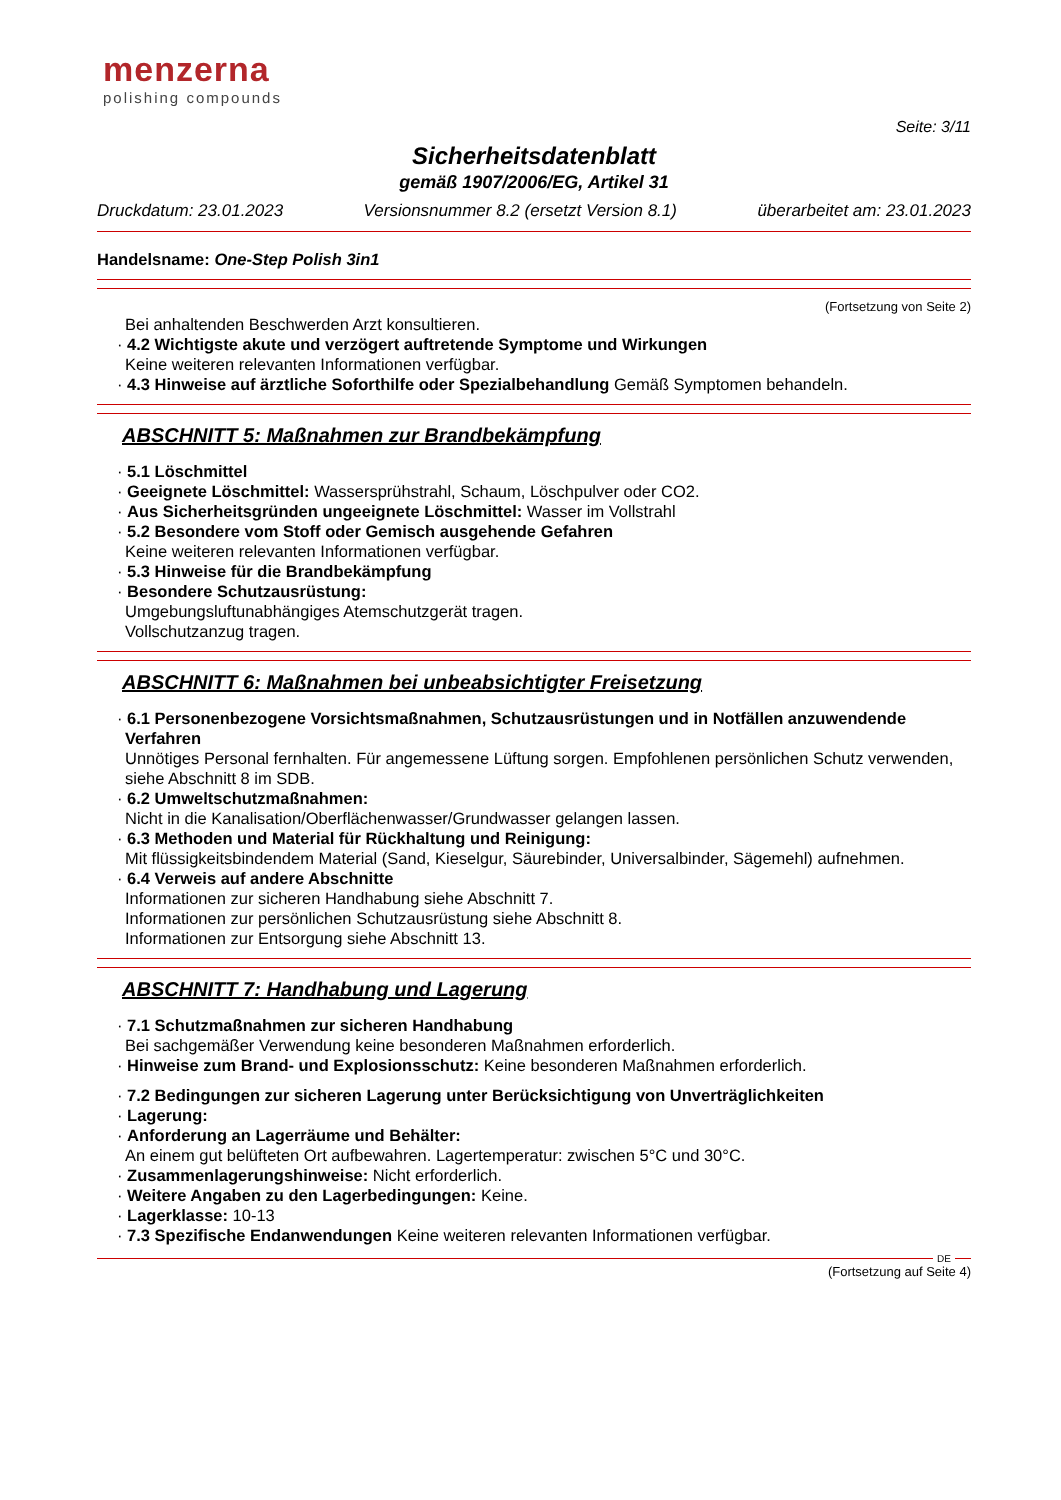menzerna
polishing compounds
Seite: 3/11
Sicherheitsdatenblatt
gemäß 1907/2006/EG, Artikel 31
Druckdatum: 23.01.2023 Versionsnummer 8.2 (ersetzt Version 8.1) überarbeitet am: 23.01.2023
Handelsname: One-Step Polish 3in1
(Fortsetzung von Seite 2)
Bei anhaltenden Beschwerden Arzt konsultieren.
· 4.2 Wichtigste akute und verzögert auftretende Symptome und Wirkungen
Keine weiteren relevanten Informationen verfügbar.
· 4.3 Hinweise auf ärztliche Soforthilfe oder Spezialbehandlung Gemäß Symptomen behandeln.
ABSCHNITT 5: Maßnahmen zur Brandbekämpfung
· 5.1 Löschmittel
· Geeignete Löschmittel: Wassersprühstrahl, Schaum, Löschpulver oder CO2.
· Aus Sicherheitsgründen ungeeignete Löschmittel: Wasser im Vollstrahl
· 5.2 Besondere vom Stoff oder Gemisch ausgehende Gefahren
Keine weiteren relevanten Informationen verfügbar.
· 5.3 Hinweise für die Brandbekämpfung
· Besondere Schutzausrüstung:
Umgebungsluftunabhängiges Atemschutzgerät tragen.
Vollschutzanzug tragen.
ABSCHNITT 6: Maßnahmen bei unbeabsichtigter Freisetzung
· 6.1 Personenbezogene Vorsichtsmaßnahmen, Schutzausrüstungen und in Notfällen anzuwendende Verfahren
Unnötiges Personal fernhalten. Für angemessene Lüftung sorgen. Empfohlenen persönlichen Schutz verwenden, siehe Abschnitt 8 im SDB.
· 6.2 Umweltschutzmaßnahmen:
Nicht in die Kanalisation/Oberflächenwasser/Grundwasser gelangen lassen.
· 6.3 Methoden und Material für Rückhaltung und Reinigung:
Mit flüssigkeitsbindendem Material (Sand, Kieselgur, Säurebinder, Universalbinder, Sägemehl) aufnehmen.
· 6.4 Verweis auf andere Abschnitte
Informationen zur sicheren Handhabung siehe Abschnitt 7.
Informationen zur persönlichen Schutzausrüstung siehe Abschnitt 8.
Informationen zur Entsorgung siehe Abschnitt 13.
ABSCHNITT 7: Handhabung und Lagerung
· 7.1 Schutzmaßnahmen zur sicheren Handhabung
Bei sachgemäßer Verwendung keine besonderen Maßnahmen erforderlich.
· Hinweise zum Brand- und Explosionsschutz: Keine besonderen Maßnahmen erforderlich.
· 7.2 Bedingungen zur sicheren Lagerung unter Berücksichtigung von Unverträglichkeiten
· Lagerung:
· Anforderung an Lagerräume und Behälter:
An einem gut belüfteten Ort aufbewahren. Lagertemperatur: zwischen 5°C und 30°C.
· Zusammenlagerungshinweise: Nicht erforderlich.
· Weitere Angaben zu den Lagerbedingungen: Keine.
· Lagerklasse: 10-13
· 7.3 Spezifische Endanwendungen Keine weiteren relevanten Informationen verfügbar.
DE
(Fortsetzung auf Seite 4)